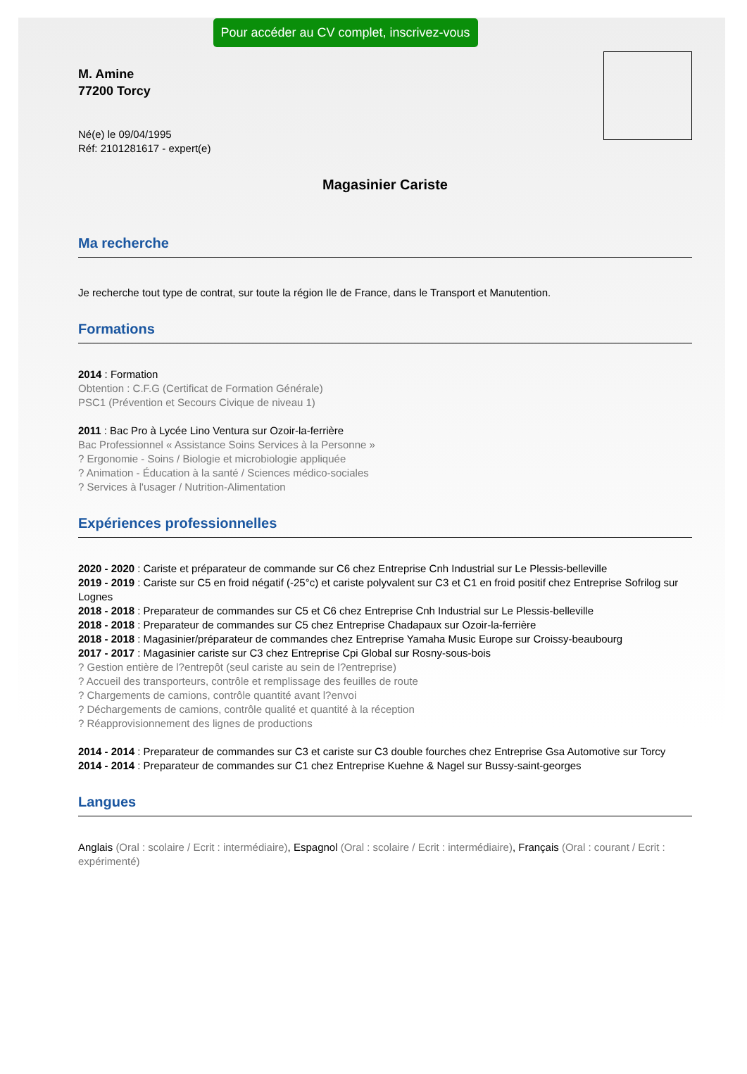Pour accéder au CV complet, inscrivez-vous
M. Amine
77200 Torcy
Né(e) le 09/04/1995
Réf: 2101281617 - expert(e)
Magasinier Cariste
Ma recherche
Je recherche tout type de contrat, sur toute la région Ile de France, dans le Transport et Manutention.
Formations
2014 : Formation
Obtention : C.F.G (Certificat de Formation Générale)
PSC1 (Prévention et Secours Civique de niveau 1)
2011 : Bac Pro à Lycée Lino Ventura sur Ozoir-la-ferrière
Bac Professionnel « Assistance Soins Services à la Personne »
? Ergonomie - Soins / Biologie et microbiologie appliquée
? Animation - Éducation à la santé / Sciences médico-sociales
? Services à l'usager / Nutrition-Alimentation
Expériences professionnelles
2020 - 2020 : Cariste et préparateur de commande sur C6 chez Entreprise Cnh Industrial sur Le Plessis-belleville
2019 - 2019 : Cariste sur C5 en froid négatif (-25°c) et cariste polyvalent sur C3 et C1 en froid positif chez Entreprise Sofrilog sur Lognes
2018 - 2018 : Preparateur de commandes sur C5 et C6 chez Entreprise Cnh Industrial sur Le Plessis-belleville
2018 - 2018 : Preparateur de commandes sur C5 chez Entreprise Chadapaux sur Ozoir-la-ferrière
2018 - 2018 : Magasinier/préparateur de commandes chez Entreprise Yamaha Music Europe sur Croissy-beaubourg
2017 - 2017 : Magasinier cariste sur C3 chez Entreprise Cpi Global sur Rosny-sous-bois
? Gestion entière de l?entrepôt (seul cariste au sein de l?entreprise)
? Accueil des transporteurs, contrôle et remplissage des feuilles de route
? Chargements de camions, contrôle quantité avant l?envoi
? Déchargements de camions, contrôle qualité et quantité à la réception
? Réapprovisionnement des lignes de productions
2014 - 2014 : Preparateur de commandes sur C3 et cariste sur C3 double fourches chez Entreprise Gsa Automotive sur Torcy
2014 - 2014 : Preparateur de commandes sur C1 chez Entreprise Kuehne & Nagel sur Bussy-saint-georges
Langues
Anglais (Oral : scolaire / Ecrit : intermédiaire), Espagnol (Oral : scolaire / Ecrit : intermédiaire), Français (Oral : courant / Ecrit : expérimenté)